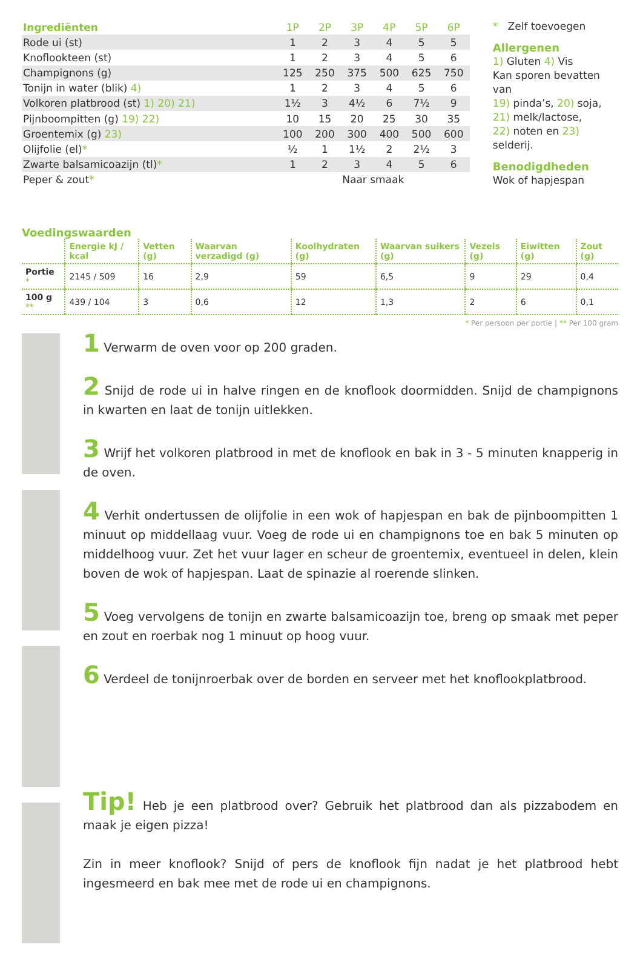| Ingrediënten | 1P | 2P | 3P | 4P | 5P | 6P |
| --- | --- | --- | --- | --- | --- | --- |
| Rode ui (st) | 1 | 2 | 3 | 4 | 5 | 5 |
| Knoflookteen (st) | 1 | 2 | 3 | 4 | 5 | 6 |
| Champignons (g) | 125 | 250 | 375 | 500 | 625 | 750 |
| Tonijn in water (blik) 4) | 1 | 2 | 3 | 4 | 5 | 6 |
| Volkoren platbrood (st) 1) 20) 21) | 1½ | 3 | 4½ | 6 | 7½ | 9 |
| Pijnboompitten (g) 19) 22) | 10 | 15 | 20 | 25 | 30 | 35 |
| Groentemix (g) 23) | 100 | 200 | 300 | 400 | 500 | 600 |
| Olijfolie (el) * | ½ | 1 | 1½ | 2 | 2½ | 3 |
| Zwarte balsamicoazijn (tl) * | 1 | 2 | 3 | 4 | 5 | 6 |
| Peper & zout * | Naar smaak | | | | | |
* Zelf toevoegen
Allergenen
1) Gluten 4) Vis
Kan sporen bevatten van
19) pinda’s, 20) soja,
21) melk/lactose,
22) noten en 23) selderij.
Benodigdheden
Wok of hapjespan
Voedingswaarden
| | Energie kJ / kcal | Vetten (g) | Waarvan verzadigd (g) | Koolhydraten (g) | Waarvan suikers (g) | Vezels (g) | Eiwitten (g) | Zout (g) |
| --- | --- | --- | --- | --- | --- | --- | --- | --- |
| Portie * | 2145 / 509 | 16 | 2,9 | 59 | 6,5 | 9 | 29 | 0,4 |
| 100 g ** | 439 / 104 | 3 | 0,6 | 12 | 1,3 | 2 | 6 | 0,1 |
* Per persoon per portie | ** Per 100 gram
1 Verwarm de oven voor op 200 graden.
2 Snijd de rode ui in halve ringen en de knoflook doormidden. Snijd de champignons in kwarten en laat de tonijn uitlekken.
3 Wrijf het volkoren platbrood in met de knoflook en bak in 3 - 5 minuten knapperig in de oven.
4 Verhit ondertussen de olijfolie in een wok of hapjespan en bak de pijnboompitten 1 minuut op middellaag vuur. Voeg de rode ui en champignons toe en bak 5 minuten op middelhoog vuur. Zet het vuur lager en scheur de groentemix, eventueel in delen, klein boven de wok of hapjespan. Laat de spinazie al roerende slinken.
5 Voeg vervolgens de tonijn en zwarte balsamicoazijn toe, breng op smaak met peper en zout en roerbak nog 1 minuut op hoog vuur.
6 Verdeel de tonijnroerbak over de borden en serveer met het knoflookplatbrood.
Tip! Heb je een platbrood over? Gebruik het platbrood dan als pizzabodem en maak je eigen pizza!
Zin in meer knoflook? Snijd of pers de knoflook fijn nadat je het platbrood hebt ingesmeerd en bak mee met de rode ui en champignons.